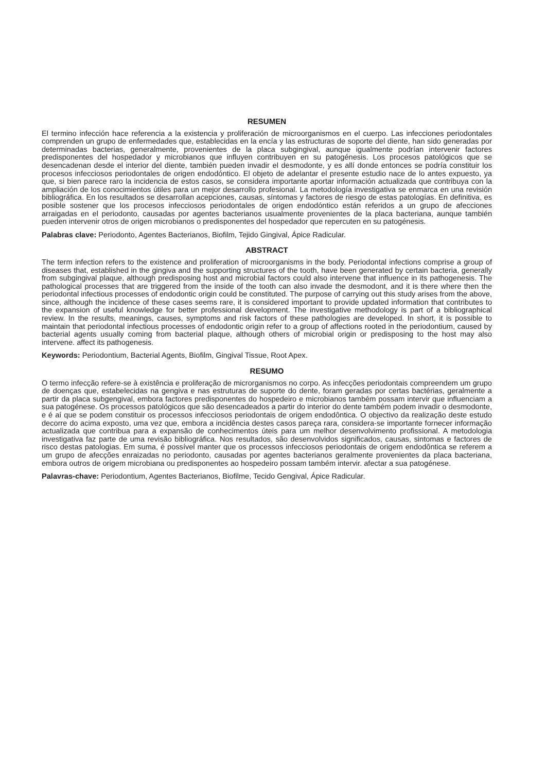RESUMEN
El termino infección hace referencia a la existencia y proliferación de microorganismos en el cuerpo. Las infecciones periodontales comprenden un grupo de enfermedades que, establecidas en la encía y las estructuras de soporte del diente, han sido generadas por determinadas bacterias, generalmente, provenientes de la placa subgingival, aunque igualmente podrían intervenir factores predisponentes del hospedador y microbianos que influyen contribuyen en su patogénesis. Los procesos patológicos que se desencadenan desde el interior del diente, también pueden invadir el desmodonte, y es allí donde entonces se podría constituir los procesos infecciosos periodontales de origen endodóntico. El objeto de adelantar el presente estudio nace de lo antes expuesto, ya que, si bien parece raro la incidencia de estos casos, se considera importante aportar información actualizada que contribuya con la ampliación de los conocimientos útiles para un mejor desarrollo profesional. La metodología investigativa se enmarca en una revisión bibliográfica. En los resultados se desarrollan acepciones, causas, síntomas y factores de riesgo de estas patologías. En definitiva, es posible sostener que los procesos infecciosos periodontales de origen endodóntico están referidos a un grupo de afecciones arraigadas en el periodonto, causadas por agentes bacterianos usualmente provenientes de la placa bacteriana, aunque también pueden intervenir otros de origen microbianos o predisponentes del hospedador que repercuten en su patogénesis.
Palabras clave: Periodonto, Agentes Bacterianos, Biofilm, Tejido Gingival, Ápice Radicular.
ABSTRACT
The term infection refers to the existence and proliferation of microorganisms in the body. Periodontal infections comprise a group of diseases that, established in the gingiva and the supporting structures of the tooth, have been generated by certain bacteria, generally from subgingival plaque, although predisposing host and microbial factors could also intervene that influence in its pathogenesis. The pathological processes that are triggered from the inside of the tooth can also invade the desmodont, and it is there where then the periodontal infectious processes of endodontic origin could be constituted. The purpose of carrying out this study arises from the above, since, although the incidence of these cases seems rare, it is considered important to provide updated information that contributes to the expansion of useful knowledge for better professional development. The investigative methodology is part of a bibliographical review. In the results, meanings, causes, symptoms and risk factors of these pathologies are developed. In short, it is possible to maintain that periodontal infectious processes of endodontic origin refer to a group of affections rooted in the periodontium, caused by bacterial agents usually coming from bacterial plaque, although others of microbial origin or predisposing to the host may also intervene. affect its pathogenesis.
Keywords: Periodontium, Bacterial Agents, Biofilm, Gingival Tissue, Root Apex.
RESUMO
O termo infecção refere-se à existência e proliferação de microrganismos no corpo. As infecções periodontais compreendem um grupo de doenças que, estabelecidas na gengiva e nas estruturas de suporte do dente, foram geradas por certas bactérias, geralmente a partir da placa subgengival, embora factores predisponentes do hospedeiro e microbianos também possam intervir que influenciam a sua patogénese. Os processos patológicos que são desencadeados a partir do interior do dente também podem invadir o desmodonte, e é aí que se podem constituir os processos infecciosos periodontais de origem endodôntica. O objectivo da realização deste estudo decorre do acima exposto, uma vez que, embora a incidência destes casos pareça rara, considera-se importante fornecer informação actualizada que contribua para a expansão de conhecimentos úteis para um melhor desenvolvimento profissional. A metodologia investigativa faz parte de uma revisão bibliográfica. Nos resultados, são desenvolvidos significados, causas, sintomas e factores de risco destas patologias. Em suma, é possível manter que os processos infecciosos periodontais de origem endodôntica se referem a um grupo de afecções enraizadas no periodonto, causadas por agentes bacterianos geralmente provenientes da placa bacteriana, embora outros de origem microbiana ou predisponentes ao hospedeiro possam também intervir. afectar a sua patogénese.
Palavras-chave: Periodontium, Agentes Bacterianos, Biofilme, Tecido Gengival, Ápice Radicular.